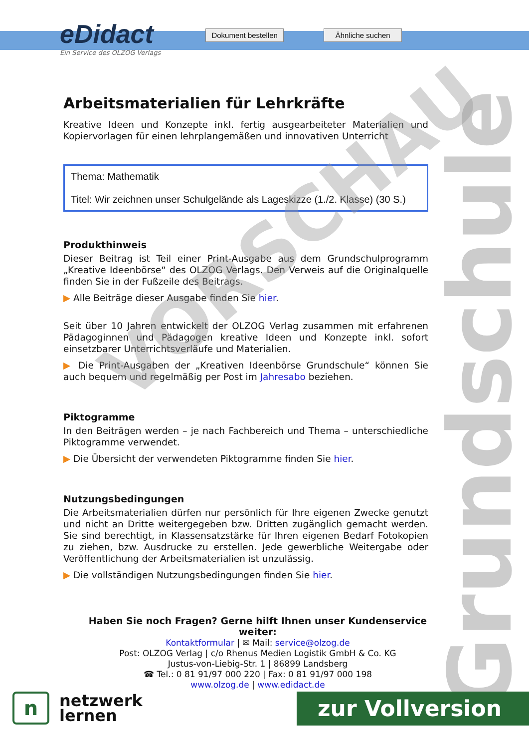Grundschule
eDidact
Ein Service des OLZOG Verlags
Dokument bestellen
Ähnliche suchen
Arbeitsmaterialien für Lehrkräfte
Kreative Ideen und Konzepte inkl. fertig ausgearbeiteter Materialien und Kopiervorlagen für einen lehrplangemäßen und innovativen Unterricht
Thema: Mathematik
Titel: Wir zeichnen unser Schulgelände als Lageskizze (1./2. Klasse) (30 S.)
Produkthinweis
Dieser Beitrag ist Teil einer Print-Ausgabe aus dem Grundschulprogramm „Kreative Ideenbörse“ des OLZOG Verlags. Den Verweis auf die Originalquelle finden Sie in der Fußzeile des Beitrags.
▶ Alle Beiträge dieser Ausgabe finden Sie hier.
Seit über 10 Jahren entwickelt der OLZOG Verlag zusammen mit erfahrenen Pädagoginnen und Pädagogen kreative Ideen und Konzepte inkl. sofort einsetzbarer Unterrichtsverläufe und Materialien.
▶ Die Print-Ausgaben der „Kreativen Ideenbörse Grundschule“ können Sie auch bequem und regelmäßig per Post im Jahresabo beziehen.
Piktogramme
In den Beiträgen werden – je nach Fachbereich und Thema – unterschiedliche Piktogramme verwendet.
▶ Die Übersicht der verwendeten Piktogramme finden Sie hier.
Nutzungsbedingungen
Die Arbeitsmaterialien dürfen nur persönlich für Ihre eigenen Zwecke genutzt und nicht an Dritte weitergegeben bzw. Dritten zugänglich gemacht werden. Sie sind berechtigt, in Klassensatzstärke für Ihren eigenen Bedarf Fotokopien zu ziehen, bzw. Ausdrucke zu erstellen. Jede gewerbliche Weitergabe oder Veröffentlichung der Arbeitsmaterialien ist unzulässig.
▶ Die vollständigen Nutzungsbedingungen finden Sie hier.
Haben Sie noch Fragen? Gerne hilft Ihnen unser Kundenservice weiter:
Kontaktformular | ✉ Mail: service@olzog.de
Post: OLZOG Verlag | c/o Rhenus Medien Logistik GmbH & Co. KG
Justus-von-Liebig-Str. 1 | 86899 Landsberg
☎ Tel.: 0 81 91/97 000 220 | Fax: 0 81 91/97 000 198
www.olzog.de | www.edidact.de
VORSCHAU
n
netzwerk
lernen
zur Vollversion